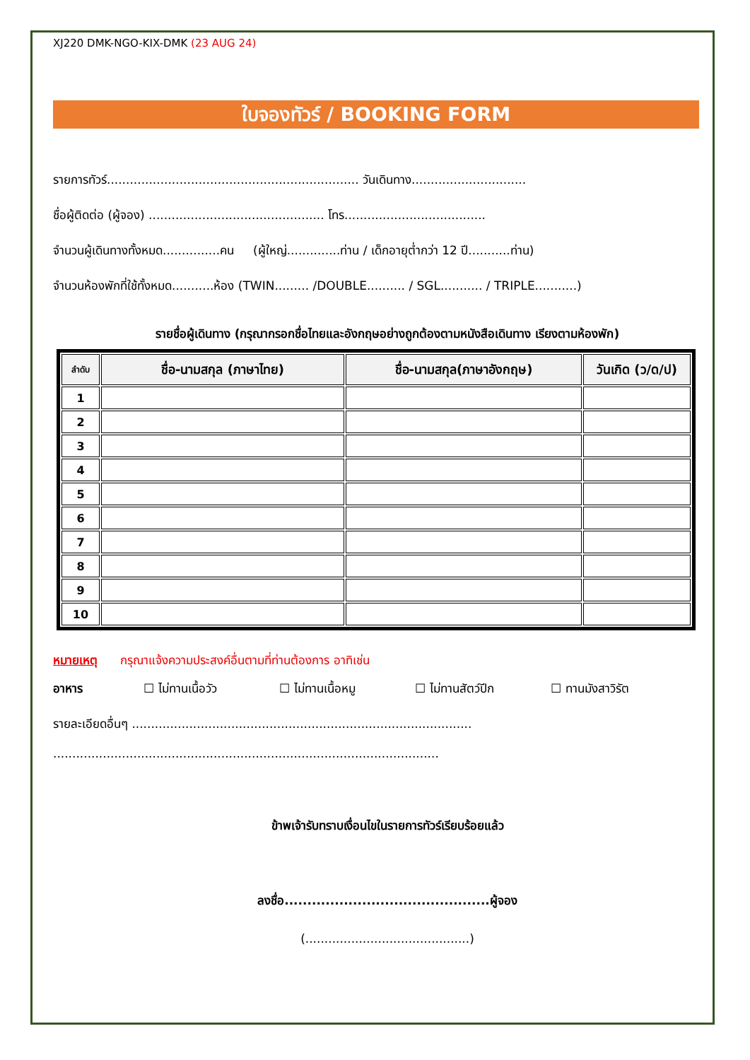XJ220 DMK-NGO-KIX-DMK (23 AUG 24)
ใบจองทัวร์ / BOOKING FORM
รายการทัวร์.................................................................. วันเดินทาง..............................
ชื่อผู้ติดต่อ (ผู้จอง) .............................................. โทร.....................................
จำนวนผู้เดินทางทั้งหมด...............คน (ผู้ใหญ่..............ท่าน / เด็กอายุต่ำกว่า 12 ปี...........ท่าน)
จำนวนห้องพักที่ใช้ทั้งหมด...........ห้อง (TWIN......... /DOUBLE.......... / SGL........... / TRIPLE...........)
รายชื่อผู้เดินทาง (กรุณากรอกชื่อไทยและอังกฤษอย่างถูกต้องตามหนังสือเดินทาง เรียงตามห้องพัก)
| ลำดับ | ชื่อ-นามสกุล (ภาษาไทย) | ชื่อ-นามสกุล(ภาษาอังกฤษ) | วันเกิด (ว/ด/ป) |
| --- | --- | --- | --- |
| 1 | | | |
| 2 | | | |
| 3 | | | |
| 4 | | | |
| 5 | | | |
| 6 | | | |
| 7 | | | |
| 8 | | | |
| 9 | | | |
| 10 | | | |
หมายเหตุ กรุณาแจ้งความประสงค์อื่นตามที่ท่านต้องการ อาทิเช่น
อาหาร ☐ ไม่ทานเนื้อวัว ☐ ไม่ทานเนื้อหมู ☐ ไม่ทานสัตว์ปีก ☐ ทานมังสาวิรัต
รายละเอียดอื่นๆ .........................................................................................
.....................................................................................................
ข้าพเจ้ารับทราบเงื่อนไขในรายการทัวร์เรียบร้อยแล้ว
ลงชื่อ.............................................ผู้จอง
(...........................................)